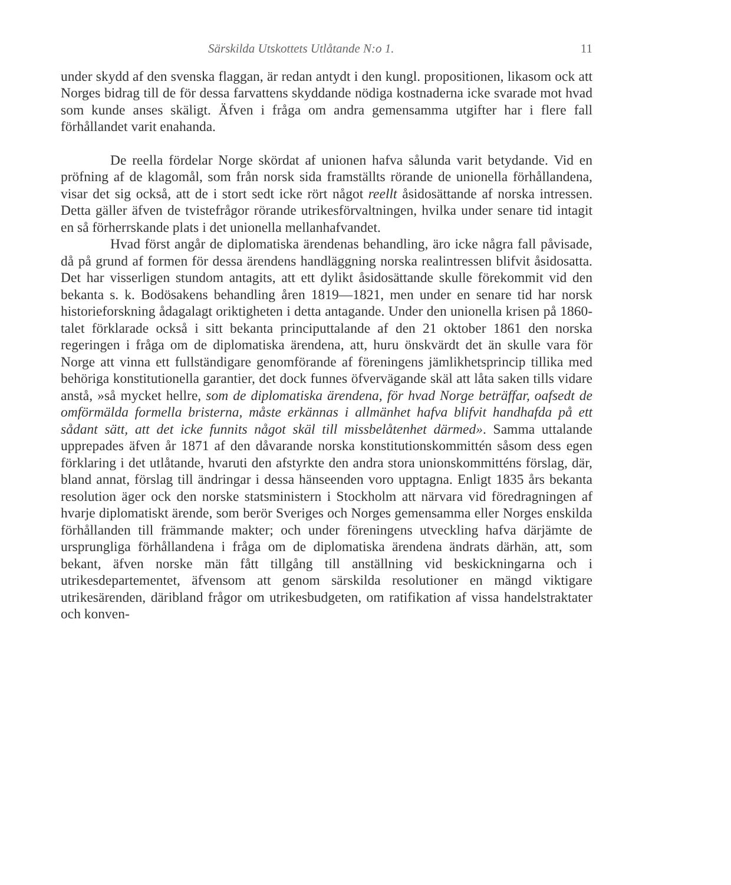Särskilda Utskottets Utlåtande N:o 1. 11
under skydd af den svenska flaggan, är redan antydt i den kungl. propositionen, likasom ock att Norges bidrag till de för dessa farvattens skyddande nödiga kostnaderna icke svarade mot hvad som kunde anses skäligt. Äfven i fråga om andra gemensamma utgifter har i flere fall förhållandet varit enahanda.
De reella fördelar Norge skördat af unionen hafva sålunda varit betydande. Vid en pröfning af de klagomål, som från norsk sida framställts rörande de unionella förhållandena, visar det sig också, att de i stort sedt icke rört något reellt åsidosättande af norska intressen. Detta gäller äfven de tvistefrågor rörande utrikesförvaltningen, hvilka under senare tid intagit en så förherrskande plats i det unionella mellanhafvandet.
Hvad först angår de diplomatiska ärendenas behandling, äro icke några fall påvisade, då på grund af formen för dessa ärendens handläggning norska realintressen blifvit åsidosatta. Det har visserligen stundom antagits, att ett dylikt åsidosättande skulle förekommit vid den bekanta s. k. Bodösakens behandling åren 1819—1821, men under en senare tid har norsk historieforskning ådagalagt oriktigheten i detta antagande. Under den unionella krisen på 1860-talet förklarade också i sitt bekanta principuttalande af den 21 oktober 1861 den norska regeringen i fråga om de diplomatiska ärendena, att, huru önskvärdt det än skulle vara för Norge att vinna ett fullständigare genomförande af föreningens jämlikhetsprincip tillika med behöriga konstitutionella garantier, det dock funnes öfvervägande skäl att låta saken tills vidare anstå, »så mycket hellre, som de diplomatiska ärendena, för hvad Norge beträffar, oafsedt de omförmälda formella bristerna, måste erkännas i allmänhet hafva blifvit handhafda på ett sådant sätt, att det icke funnits något skäl till missbelåtenhet därmed». Samma uttalande upprepades äfven år 1871 af den dåvarande norska konstitutionskommittén såsom dess egen förklaring i det utlåtande, hvaruti den afstyrkte den andra stora unionskommitténs förslag, där, bland annat, förslag till ändringar i dessa hänseenden voro upptagna. Enligt 1835 års bekanta resolution äger ock den norske statsministern i Stockholm att närvara vid föredragningen af hvarje diplomatiskt ärende, som berör Sveriges och Norges gemensamma eller Norges enskilda förhållanden till främmande makter; och under föreningens utveckling hafva därjämte de ursprungliga förhållandena i fråga om de diplomatiska ärendena ändrats därhän, att, som bekant, äfven norske män fått tillgång till anställning vid beskickningarna och i utrikesdepartementet, äfvensom att genom särskilda resolutioner en mängd viktigare utrikesärenden, däribland frågor om utrikesbudgeten, om ratifikation af vissa handelstraktater och konven-